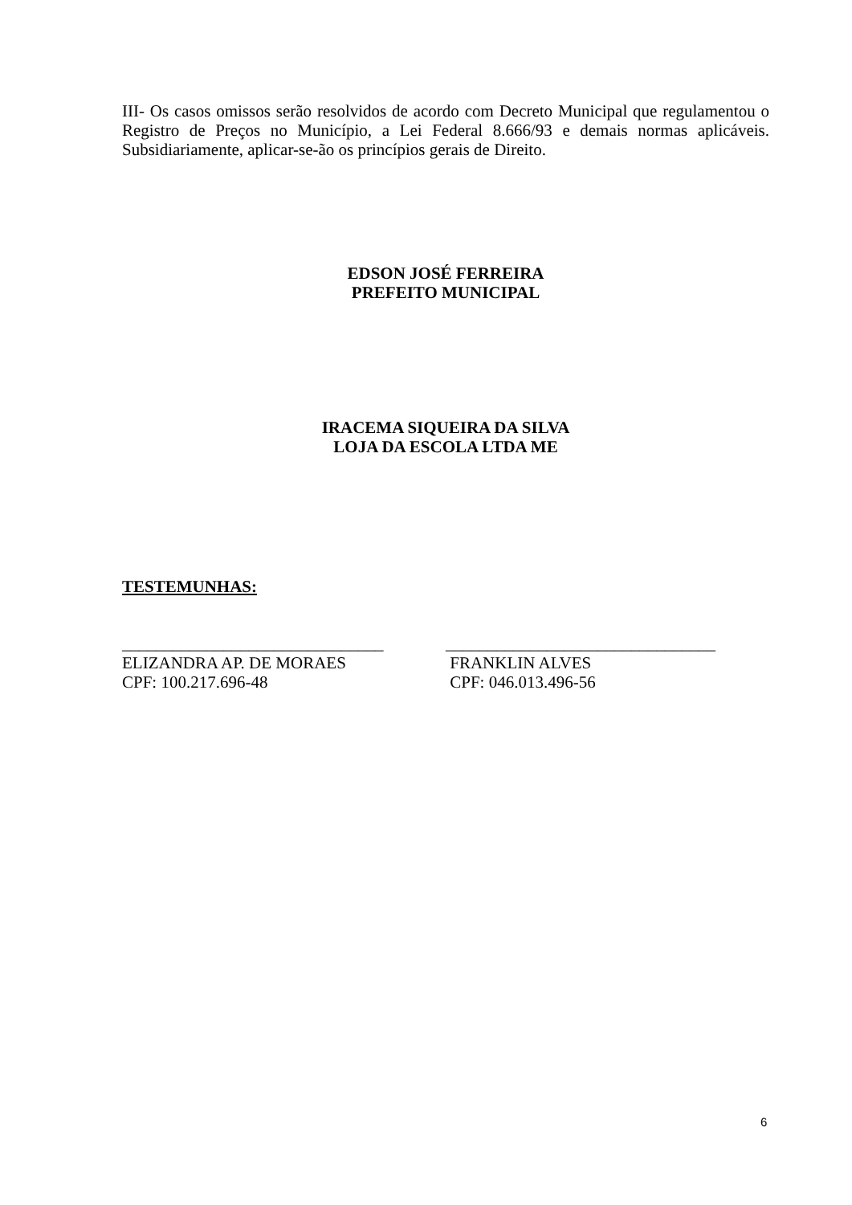III- Os casos omissos serão resolvidos de acordo com Decreto Municipal que regulamentou o Registro de Preços no Município, a Lei Federal 8.666/93 e demais normas aplicáveis. Subsidiariamente, aplicar-se-ão os princípios gerais de Direito.
EDSON JOSÉ FERREIRA
PREFEITO MUNICIPAL
IRACEMA SIQUEIRA DA SILVA
LOJA DA ESCOLA LTDA ME
TESTEMUNHAS:
_______________________________
ELIZANDRA AP. DE MORAES
CPF: 100.217.696-48
________________________________
FRANKLIN ALVES
CPF: 046.013.496-56
6